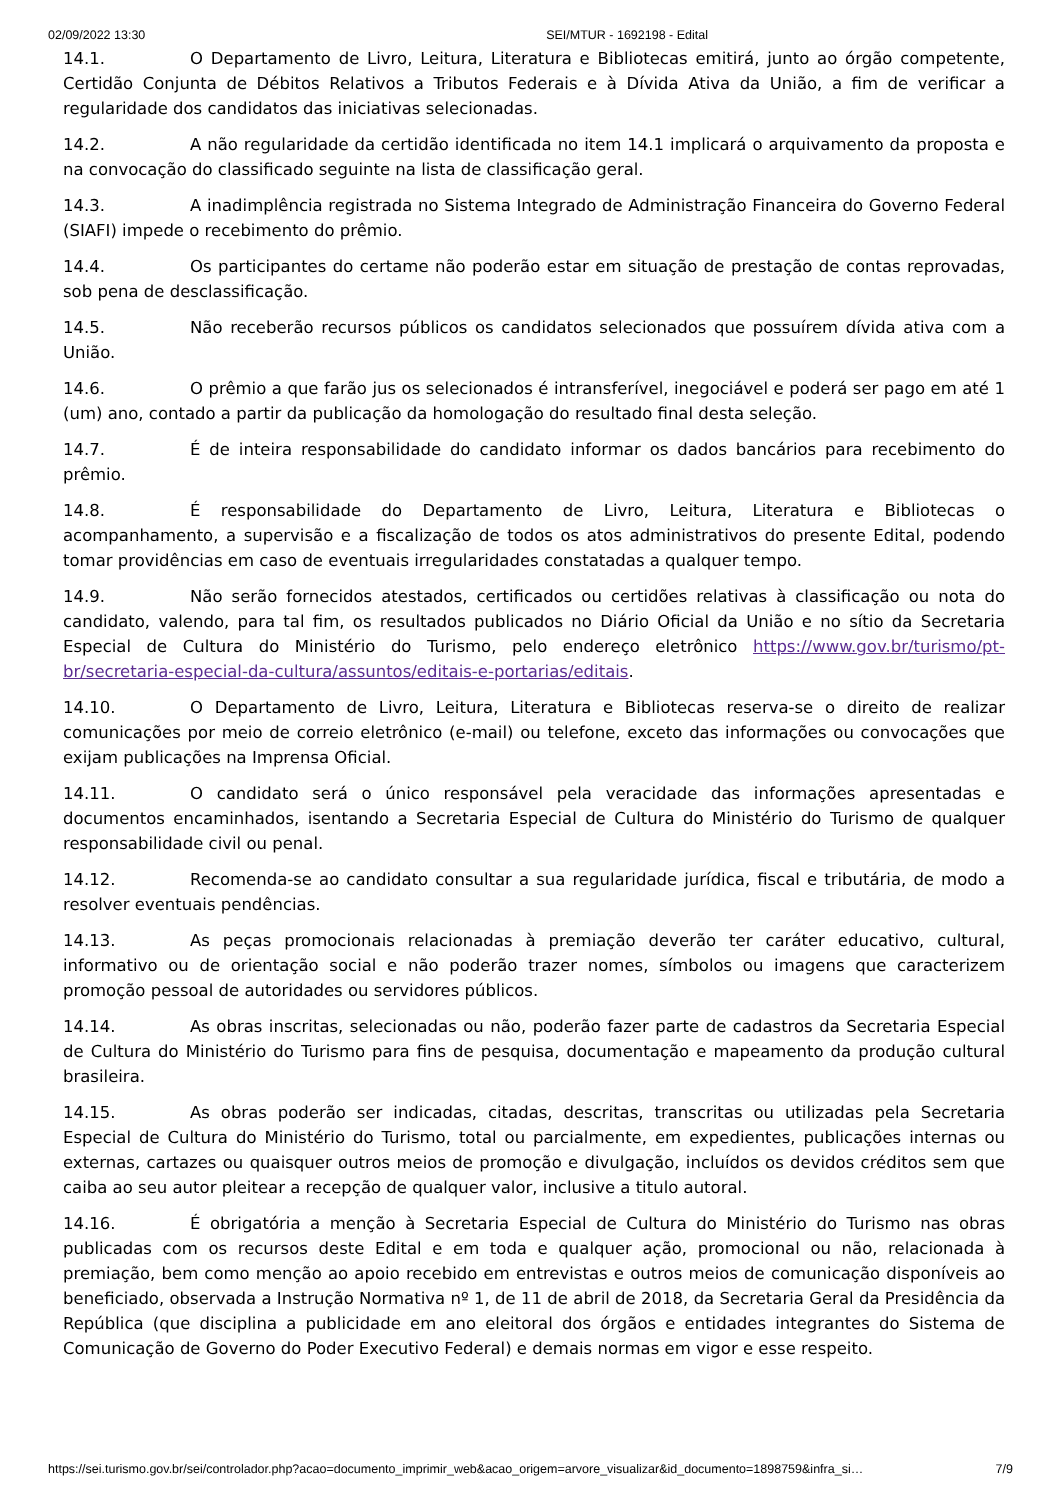02/09/2022 13:30 SEI/MTUR - 1692198 - Edital
14.1. O Departamento de Livro, Leitura, Literatura e Bibliotecas emitirá, junto ao órgão competente, Certidão Conjunta de Débitos Relativos a Tributos Federais e à Dívida Ativa da União, a fim de verificar a regularidade dos candidatos das iniciativas selecionadas.
14.2. A não regularidade da certidão identificada no item 14.1 implicará o arquivamento da proposta e na convocação do classificado seguinte na lista de classificação geral.
14.3. A inadimplência registrada no Sistema Integrado de Administração Financeira do Governo Federal (SIAFI) impede o recebimento do prêmio.
14.4. Os participantes do certame não poderão estar em situação de prestação de contas reprovadas, sob pena de desclassificação.
14.5. Não receberão recursos públicos os candidatos selecionados que possuírem dívida ativa com a União.
14.6. O prêmio a que farão jus os selecionados é intransferível, inegociável e poderá ser pago em até 1 (um) ano, contado a partir da publicação da homologação do resultado final desta seleção.
14.7. É de inteira responsabilidade do candidato informar os dados bancários para recebimento do prêmio.
14.8. É responsabilidade do Departamento de Livro, Leitura, Literatura e Bibliotecas o acompanhamento, a supervisão e a fiscalização de todos os atos administrativos do presente Edital, podendo tomar providências em caso de eventuais irregularidades constatadas a qualquer tempo.
14.9. Não serão fornecidos atestados, certificados ou certidões relativas à classificação ou nota do candidato, valendo, para tal fim, os resultados publicados no Diário Oficial da União e no sítio da Secretaria Especial de Cultura do Ministério do Turismo, pelo endereço eletrônico https://www.gov.br/turismo/pt-br/secretaria-especial-da-cultura/assuntos/editais-e-portarias/editais.
14.10. O Departamento de Livro, Leitura, Literatura e Bibliotecas reserva-se o direito de realizar comunicações por meio de correio eletrônico (e-mail) ou telefone, exceto das informações ou convocações que exijam publicações na Imprensa Oficial.
14.11. O candidato será o único responsável pela veracidade das informações apresentadas e documentos encaminhados, isentando a Secretaria Especial de Cultura do Ministério do Turismo de qualquer responsabilidade civil ou penal.
14.12. Recomenda-se ao candidato consultar a sua regularidade jurídica, fiscal e tributária, de modo a resolver eventuais pendências.
14.13. As peças promocionais relacionadas à premiação deverão ter caráter educativo, cultural, informativo ou de orientação social e não poderão trazer nomes, símbolos ou imagens que caracterizem promoção pessoal de autoridades ou servidores públicos.
14.14. As obras inscritas, selecionadas ou não, poderão fazer parte de cadastros da Secretaria Especial de Cultura do Ministério do Turismo para fins de pesquisa, documentação e mapeamento da produção cultural brasileira.
14.15. As obras poderão ser indicadas, citadas, descritas, transcritas ou utilizadas pela Secretaria Especial de Cultura do Ministério do Turismo, total ou parcialmente, em expedientes, publicações internas ou externas, cartazes ou quaisquer outros meios de promoção e divulgação, incluídos os devidos créditos sem que caiba ao seu autor pleitear a recepção de qualquer valor, inclusive a titulo autoral.
14.16. É obrigatória a menção à Secretaria Especial de Cultura do Ministério do Turismo nas obras publicadas com os recursos deste Edital e em toda e qualquer ação, promocional ou não, relacionada à premiação, bem como menção ao apoio recebido em entrevistas e outros meios de comunicação disponíveis ao beneficiado, observada a Instrução Normativa nº 1, de 11 de abril de 2018, da Secretaria Geral da Presidência da República (que disciplina a publicidade em ano eleitoral dos órgãos e entidades integrantes do Sistema de Comunicação de Governo do Poder Executivo Federal) e demais normas em vigor e esse respeito.
https://sei.turismo.gov.br/sei/controlador.php?acao=documento_imprimir_web&acao_origem=arvore_visualizar&id_documento=1898759&infra_si… 7/9